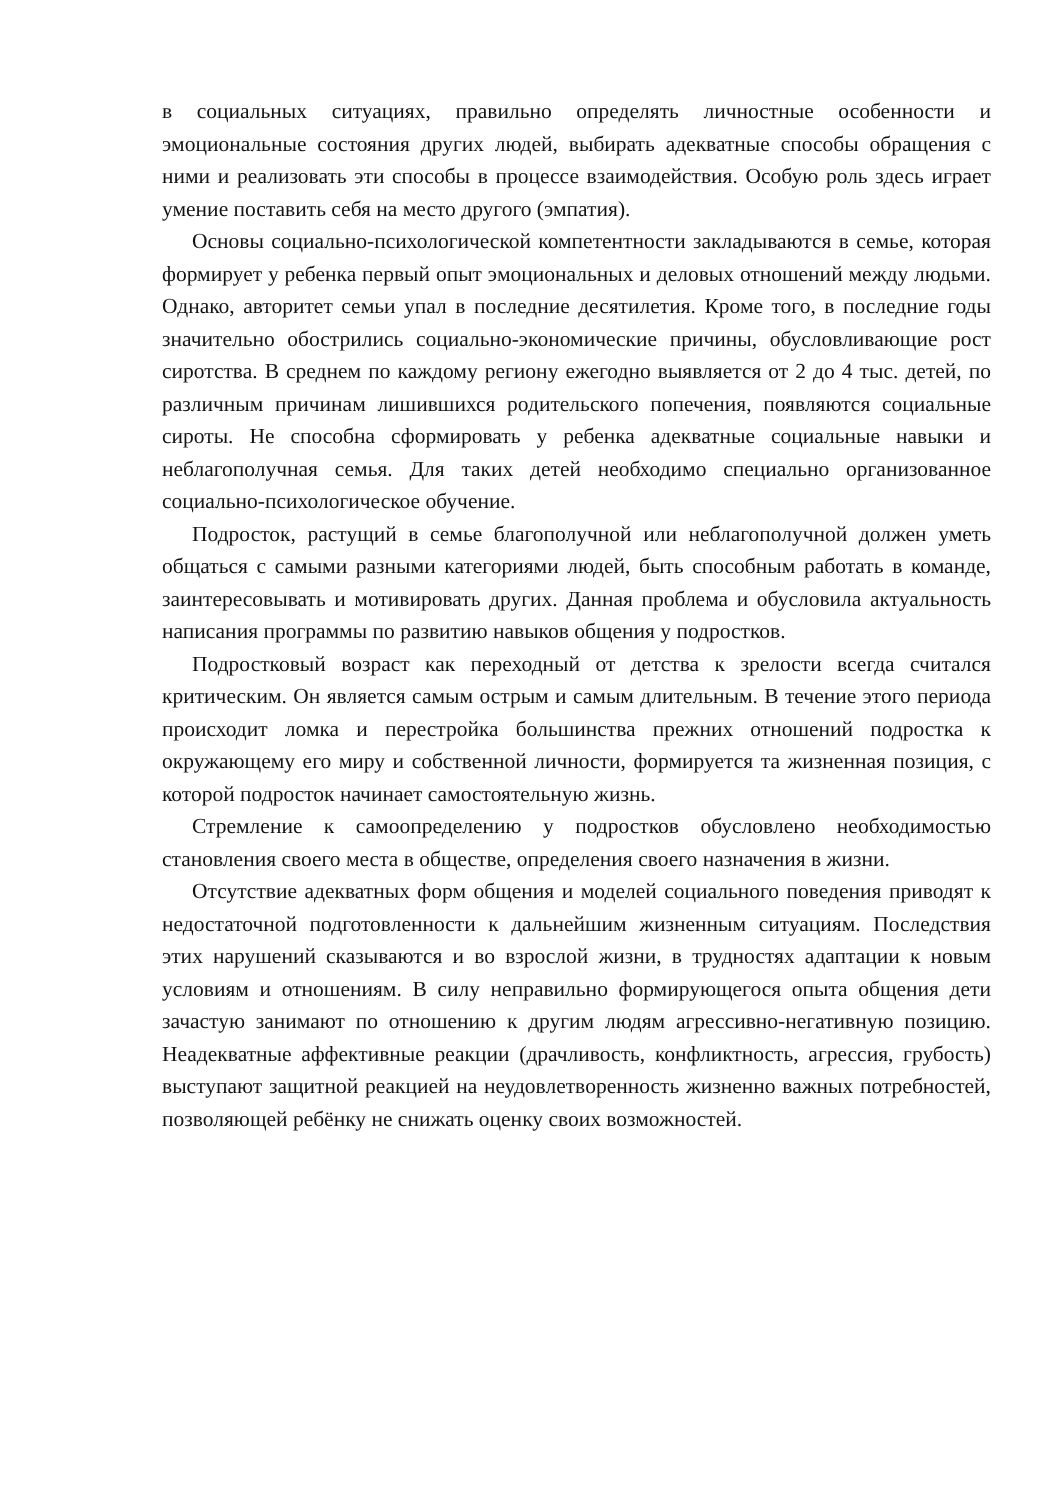в социальных ситуациях, правильно определять личностные особенности и эмоциональные состояния других людей, выбирать адекватные способы обращения с ними и реализовать эти способы в процессе взаимодействия. Особую роль здесь играет умение поставить себя на место другого (эмпатия).
Основы социально-психологической компетентности закладываются в семье, которая формирует у ребенка первый опыт эмоциональных и деловых отношений между людьми. Однако, авторитет семьи упал в последние десятилетия. Кроме того, в последние годы значительно обострились социально-экономические причины, обусловливающие рост сиротства. В среднем по каждому региону ежегодно выявляется от 2 до 4 тыс. детей, по различным причинам лишившихся родительского попечения, появляются социальные сироты. Не способна сформировать у ребенка адекватные социальные навыки и неблагополучная семья. Для таких детей необходимо специально организованное социально-психологическое обучение.
Подросток, растущий в семье благополучной или неблагополучной должен уметь общаться с самыми разными категориями людей, быть способным работать в команде, заинтересовывать и мотивировать других. Данная проблема и обусловила актуальность написания программы по развитию навыков общения у подростков.
Подростковый возраст как переходный от детства к зрелости всегда считался критическим. Он является самым острым и самым длительным. В течение этого периода происходит ломка и перестройка большинства прежних отношений подростка к окружающему его миру и собственной личности, формируется та жизненная позиция, с которой подросток начинает самостоятельную жизнь.
Стремление к самоопределению у подростков обусловлено необходимостью становления своего места в обществе, определения своего назначения в жизни.
Отсутствие адекватных форм общения и моделей социального поведения приводят к недостаточной подготовленности к дальнейшим жизненным ситуациям. Последствия этих нарушений сказываются и во взрослой жизни, в трудностях адаптации к новым условиям и отношениям. В силу неправильно формирующегося опыта общения дети зачастую занимают по отношению к другим людям агрессивно-негативную позицию. Неадекватные аффективные реакции (драчливость, конфликтность, агрессия, грубость) выступают защитной реакцией на неудовлетворенность жизненно важных потребностей, позволяющей ребёнку не снижать оценку своих возможностей.